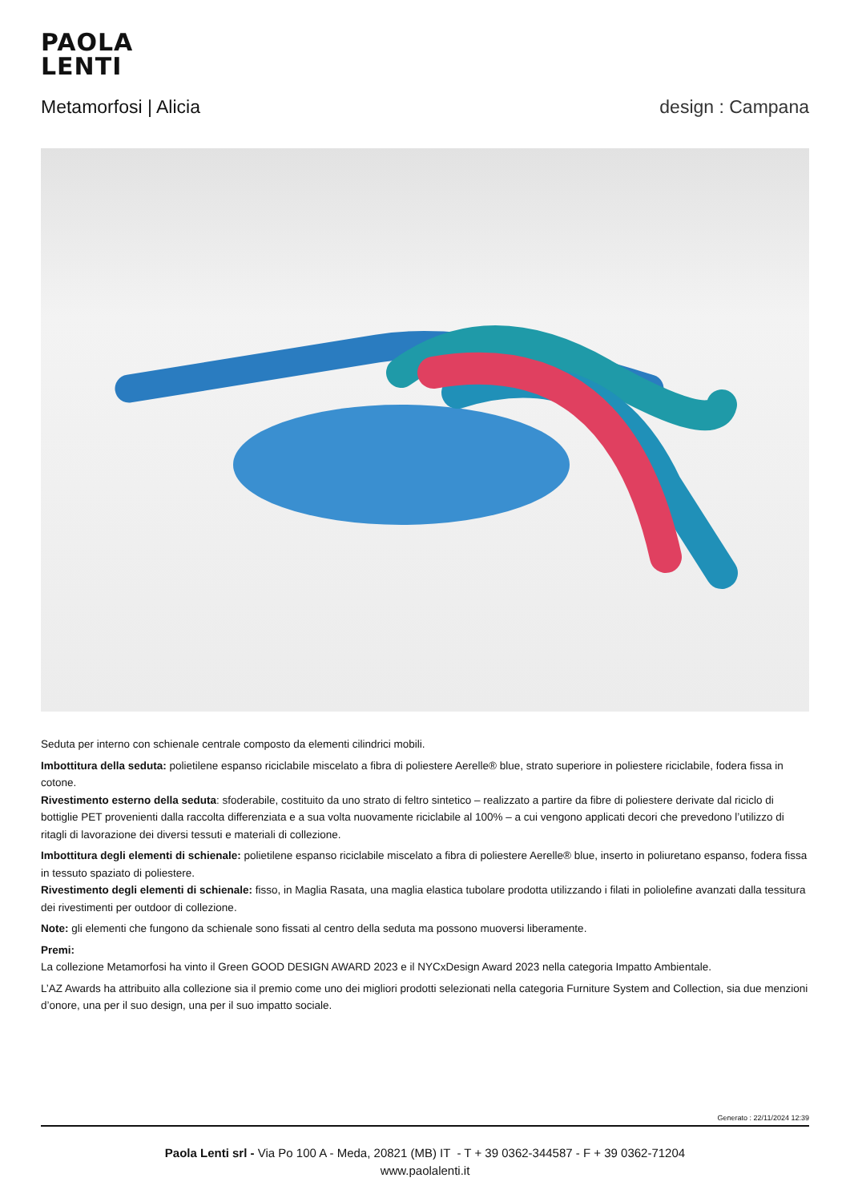PAOLA
LENTI
Metamorfosi | Alicia design : Campana
Seduta per interno con schienale centrale composto da elementi cilindrici mobili.
Imbottitura della seduta: polietilene espanso riciclabile miscelato a fibra di poliestere Aerelle® blue, strato superiore in poliestere riciclabile, fodera fissa in cotone.
Rivestimento esterno della seduta: sfoderabile, costituito da uno strato di feltro sintetico – realizzato a partire da fibre di poliestere derivate dal riciclo di bottiglie PET provenienti dalla raccolta differenziata e a sua volta nuovamente riciclabile al 100% – a cui vengono applicati decori che prevedono l’utilizzo di ritagli di lavorazione dei diversi tessuti e materiali di collezione.
Imbottitura degli elementi di schienale: polietilene espanso riciclabile miscelato a fibra di poliestere Aerelle® blue, inserto in poliuretano espanso, fodera fissa in tessuto spaziato di poliestere.
Rivestimento degli elementi di schienale: fisso, in Maglia Rasata, una maglia elastica tubolare prodotta utilizzando i filati in poliolefine avanzati dalla tessitura dei rivestimenti per outdoor di collezione.
Note: gli elementi che fungono da schienale sono fissati al centro della seduta ma possono muoversi liberamente.
Premi:
La collezione Metamorfosi ha vinto il Green GOOD DESIGN AWARD 2023 e il NYCxDesign Award 2023 nella categoria Impatto Ambientale.
L’AZ Awards ha attribuito alla collezione sia il premio come uno dei migliori prodotti selezionati nella categoria Furniture System and Collection, sia due menzioni d’onore, una per il suo design, una per il suo impatto sociale.
Generato : 22/11/2024 12:39
Paola Lenti srl - Via Po 100 A - Meda, 20821 (MB) IT - T + 39 0362-344587 - F + 39 0362-71204
www.paolalenti.it